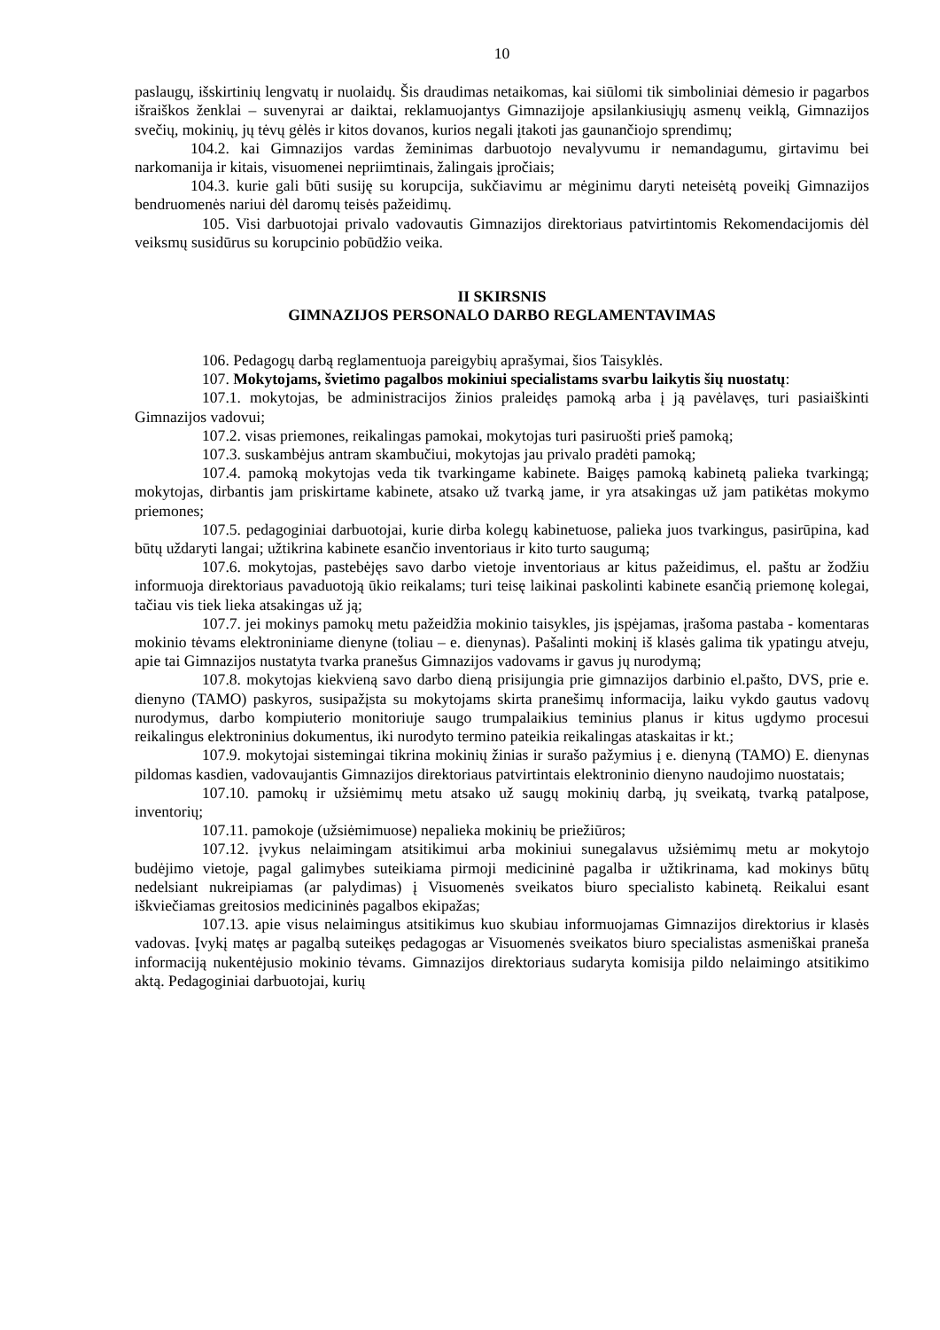10
paslaugų, išskirtinių lengvatų ir nuolaidų. Šis draudimas netaikomas, kai siūlomi tik simboliniai dėmesio ir pagarbos išraiškos ženklai – suvenyrai ar daiktai, reklamuojantys Gimnazijoje apsilankiusiųjų asmenų veiklą, Gimnazijos svečių, mokinių, jų tėvų gėlės ir kitos dovanos, kurios negali įtakoti jas gaunančiojo sprendimų;
104.2. kai Gimnazijos vardas žeminimas darbuotojo nevalyvumu ir nemandagumu, girtavimu bei narkomanija ir kitais, visuomenei nepriimtinais, žalingais įpročiais;
104.3. kurie gali būti susiję su korupcija, sukčiavimu ar mėginimu daryti neteisėtą poveikį Gimnazijos bendruomenės nariui dėl daromų teisės pažeidimų.
105. Visi darbuotojai privalo vadovautis Gimnazijos direktoriaus patvirtintomis Rekomendacijomis dėl veiksmų susidūrus su korupcinio pobūdžio veika.
II SKIRSNIS
GIMNAZIJOS PERSONALO DARBO REGLAMENTAVIMAS
106. Pedagogų darbą reglamentuoja pareigybių aprašymai, šios Taisyklės.
107. Mokytojams, švietimo pagalbos mokiniui specialistams svarbu laikytis šių nuostatų:
107.1. mokytojas, be administracijos žinios praleidęs pamoką arba į ją pavėlavęs, turi pasiaiškinti Gimnazijos vadovui;
107.2. visas priemones, reikalingas pamokai, mokytojas turi pasiruošti prieš pamoką;
107.3. suskambėjus antram skambučiui, mokytojas jau privalo pradėti pamoką;
107.4. pamoką mokytojas veda tik tvarkingame kabinete. Baigęs pamoką kabinetą palieka tvarkingą; mokytojas, dirbantis jam priskirtame kabinete, atsako už tvarką jame, ir yra atsakingas už jam patikėtas mokymo priemones;
107.5. pedagoginiai darbuotojai, kurie dirba kolegų kabinetuose, palieka juos tvarkingus, pasirūpina, kad būtų uždaryti langai; užtikrina kabinete esančio inventoriaus ir kito turto saugumą;
107.6. mokytojas, pastebėjęs savo darbo vietoje inventoriaus ar kitus pažeidimus, el. paštu ar žodžiu informuoja direktoriaus pavaduotoją ūkio reikalams; turi teisę laikinai paskolinti kabinete esančią priemonę kolegai, tačiau vis tiek lieka atsakingas už ją;
107.7. jei mokinys pamokų metu pažeidžia mokinio taisykles, jis įspėjamas, įrašoma pastaba - komentaras mokinio tėvams elektroniniame dienyne (toliau – e. dienynas). Pašalinti mokinį iš klasės galima tik ypatingu atveju, apie tai Gimnazijos nustatyta tvarka pranešus Gimnazijos vadovams ir gavus jų nurodymą;
107.8. mokytojas kiekvieną savo darbo dieną prisijungia prie gimnazijos darbinio el.pašto, DVS, prie e. dienyno (TAMO) paskyros, susipažįsta su mokytojams skirta pranešimų informacija, laiku vykdo gautus vadovų nurodymus, darbo kompiuterio monitoriuje saugo trumpalaikius teminius planus ir kitus ugdymo procesui reikalingus elektroninius dokumentus, iki nurodyto termino pateikia reikalingas ataskaitas ir kt.;
107.9. mokytojai sistemingai tikrina mokinių žinias ir surašo pažymius į e. dienyną (TAMO) E. dienynas pildomas kasdien, vadovaujantis Gimnazijos direktoriaus patvirtintais elektroninio dienyno naudojimo nuostatais;
107.10. pamokų ir užsiėmimų metu atsako už saugų mokinių darbą, jų sveikatą, tvarką patalpose, inventorių;
107.11. pamokoje (užsiėmimuose) nepalieka mokinių be priežiūros;
107.12. įvykus nelaimingam atsitikimui arba mokiniui sunegalavus užsiėmimų metu ar mokytojo budėjimo vietoje, pagal galimybes suteikiama pirmoji medicininė pagalba ir užtikrinama, kad mokinys būtų nedelsiant nukreipiamas (ar palydimas) į Visuomenės sveikatos biuro specialisto kabinetą. Reikalui esant iškviečiamas greitosios medicininės pagalbos ekipažas;
107.13. apie visus nelaimingus atsitikimus kuo skubiau informuojamas Gimnazijos direktorius ir klasės vadovas. Įvykį matęs ar pagalbą suteikęs pedagogas ar Visuomenės sveikatos biuro specialistas asmeniškai praneša informaciją nukentėjusio mokinio tėvams. Gimnazijos direktoriaus sudaryta komisija pildo nelaimingo atsitikimo aktą. Pedagoginiai darbuotojai, kurių